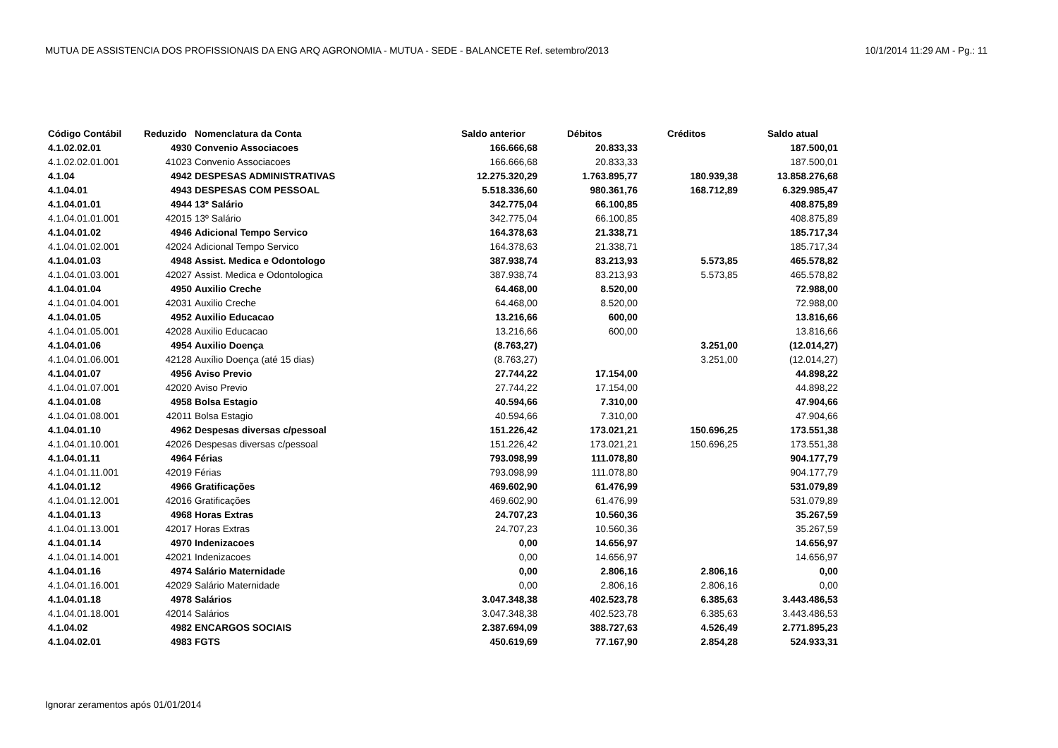MUTUA DE ASSISTENCIA DOS PROFISSIONAIS DA ENG ARQ AGRONOMIA - MUTUA - SEDE - BALANCETE Ref. setembro/2013 10/1/2014 11:29 AM - Pg.: 11
| Código Contábil | Reduzido | Nomenclatura da Conta | Saldo anterior | Débitos | Créditos | Saldo atual |
| --- | --- | --- | --- | --- | --- | --- |
| 4.1.02.02.01 | 4930 | Convenio Associacoes | 166.666,68 | 20.833,33 | | 187.500,01 |
| 4.1.02.02.01.001 | 41023 | Convenio Associacoes | 166.666,68 | 20.833,33 | | 187.500,01 |
| 4.1.04 | 4942 | DESPESAS ADMINISTRATIVAS | 12.275.320,29 | 1.763.895,77 | 180.939,38 | 13.858.276,68 |
| 4.1.04.01 | 4943 | DESPESAS COM PESSOAL | 5.518.336,60 | 980.361,76 | 168.712,89 | 6.329.985,47 |
| 4.1.04.01.01 | 4944 | 13º Salário | 342.775,04 | 66.100,85 | | 408.875,89 |
| 4.1.04.01.01.001 | 42015 | 13º Salário | 342.775,04 | 66.100,85 | | 408.875,89 |
| 4.1.04.01.02 | 4946 | Adicional Tempo Servico | 164.378,63 | 21.338,71 | | 185.717,34 |
| 4.1.04.01.02.001 | 42024 | Adicional Tempo Servico | 164.378,63 | 21.338,71 | | 185.717,34 |
| 4.1.04.01.03 | 4948 | Assist. Medica e Odontologo | 387.938,74 | 83.213,93 | 5.573,85 | 465.578,82 |
| 4.1.04.01.03.001 | 42027 | Assist. Medica e Odontologica | 387.938,74 | 83.213,93 | 5.573,85 | 465.578,82 |
| 4.1.04.01.04 | 4950 | Auxilio Creche | 64.468,00 | 8.520,00 | | 72.988,00 |
| 4.1.04.01.04.001 | 42031 | Auxilio Creche | 64.468,00 | 8.520,00 | | 72.988,00 |
| 4.1.04.01.05 | 4952 | Auxilio Educacao | 13.216,66 | 600,00 | | 13.816,66 |
| 4.1.04.01.05.001 | 42028 | Auxilio Educacao | 13.216,66 | 600,00 | | 13.816,66 |
| 4.1.04.01.06 | 4954 | Auxilio Doença | (8.763,27) | | 3.251,00 | (12.014,27) |
| 4.1.04.01.06.001 | 42128 | Auxílio Doença (até 15 dias) | (8.763,27) | | 3.251,00 | (12.014,27) |
| 4.1.04.01.07 | 4956 | Aviso Previo | 27.744,22 | 17.154,00 | | 44.898,22 |
| 4.1.04.01.07.001 | 42020 | Aviso Previo | 27.744,22 | 17.154,00 | | 44.898,22 |
| 4.1.04.01.08 | 4958 | Bolsa Estagio | 40.594,66 | 7.310,00 | | 47.904,66 |
| 4.1.04.01.08.001 | 42011 | Bolsa Estagio | 40.594,66 | 7.310,00 | | 47.904,66 |
| 4.1.04.01.10 | 4962 | Despesas diversas c/pessoal | 151.226,42 | 173.021,21 | 150.696,25 | 173.551,38 |
| 4.1.04.01.10.001 | 42026 | Despesas diversas c/pessoal | 151.226,42 | 173.021,21 | 150.696,25 | 173.551,38 |
| 4.1.04.01.11 | 4964 | Férias | 793.098,99 | 111.078,80 | | 904.177,79 |
| 4.1.04.01.11.001 | 42019 | Férias | 793.098,99 | 111.078,80 | | 904.177,79 |
| 4.1.04.01.12 | 4966 | Gratificações | 469.602,90 | 61.476,99 | | 531.079,89 |
| 4.1.04.01.12.001 | 42016 | Gratificações | 469.602,90 | 61.476,99 | | 531.079,89 |
| 4.1.04.01.13 | 4968 | Horas Extras | 24.707,23 | 10.560,36 | | 35.267,59 |
| 4.1.04.01.13.001 | 42017 | Horas Extras | 24.707,23 | 10.560,36 | | 35.267,59 |
| 4.1.04.01.14 | 4970 | Indenizacoes | 0,00 | 14.656,97 | | 14.656,97 |
| 4.1.04.01.14.001 | 42021 | Indenizacoes | 0,00 | 14.656,97 | | 14.656,97 |
| 4.1.04.01.16 | 4974 | Salário Maternidade | 0,00 | 2.806,16 | 2.806,16 | 0,00 |
| 4.1.04.01.16.001 | 42029 | Salário Maternidade | 0,00 | 2.806,16 | 2.806,16 | 0,00 |
| 4.1.04.01.18 | 4978 | Salários | 3.047.348,38 | 402.523,78 | 6.385,63 | 3.443.486,53 |
| 4.1.04.01.18.001 | 42014 | Salários | 3.047.348,38 | 402.523,78 | 6.385,63 | 3.443.486,53 |
| 4.1.04.02 | 4982 | ENCARGOS SOCIAIS | 2.387.694,09 | 388.727,63 | 4.526,49 | 2.771.895,23 |
| 4.1.04.02.01 | 4983 | FGTS | 450.619,69 | 77.167,90 | 2.854,28 | 524.933,31 |
Ignorar zeramentos após 01/01/2014